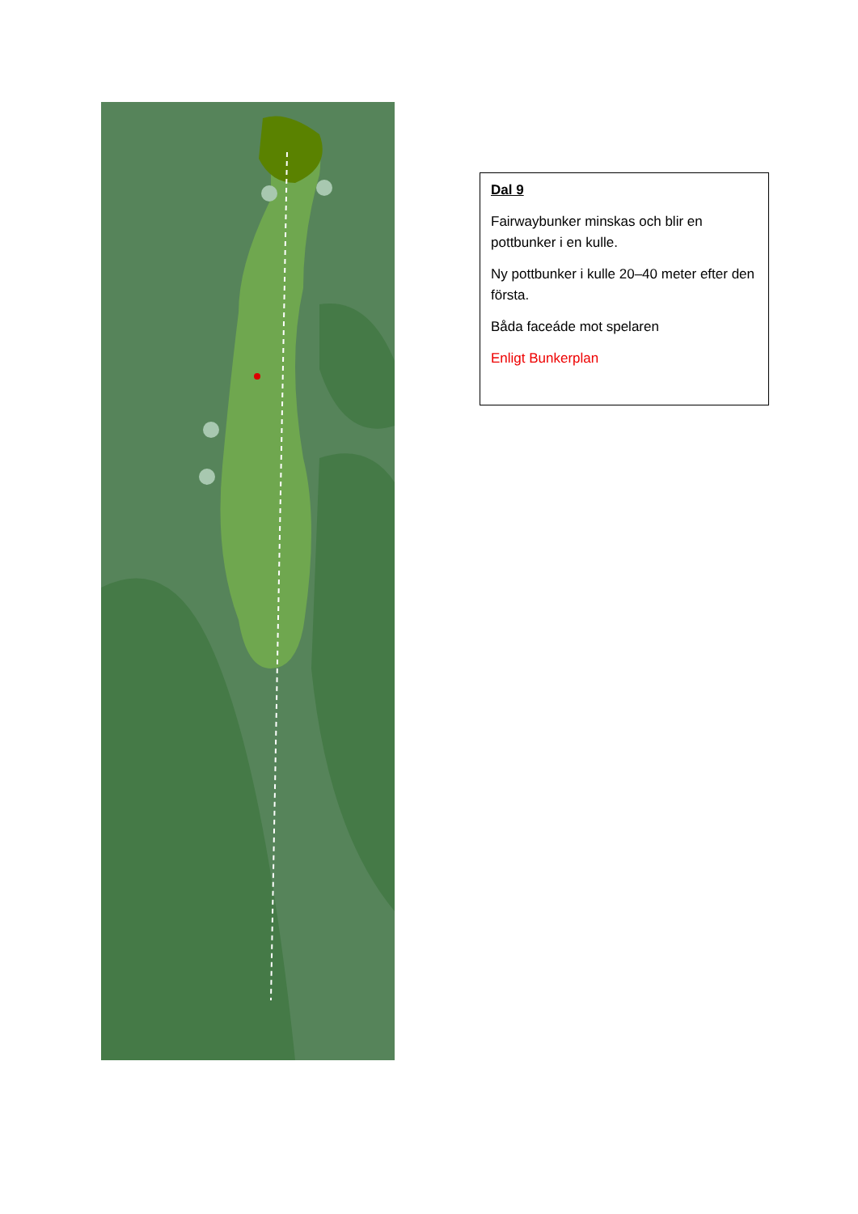Dal 9
Fairwaybunker minskas och blir en pottbunker i en kulle.
Ny pottbunker i kulle 20–40 meter efter den första.
Båda faceáde mot spelaren
Enligt Bunkerplan